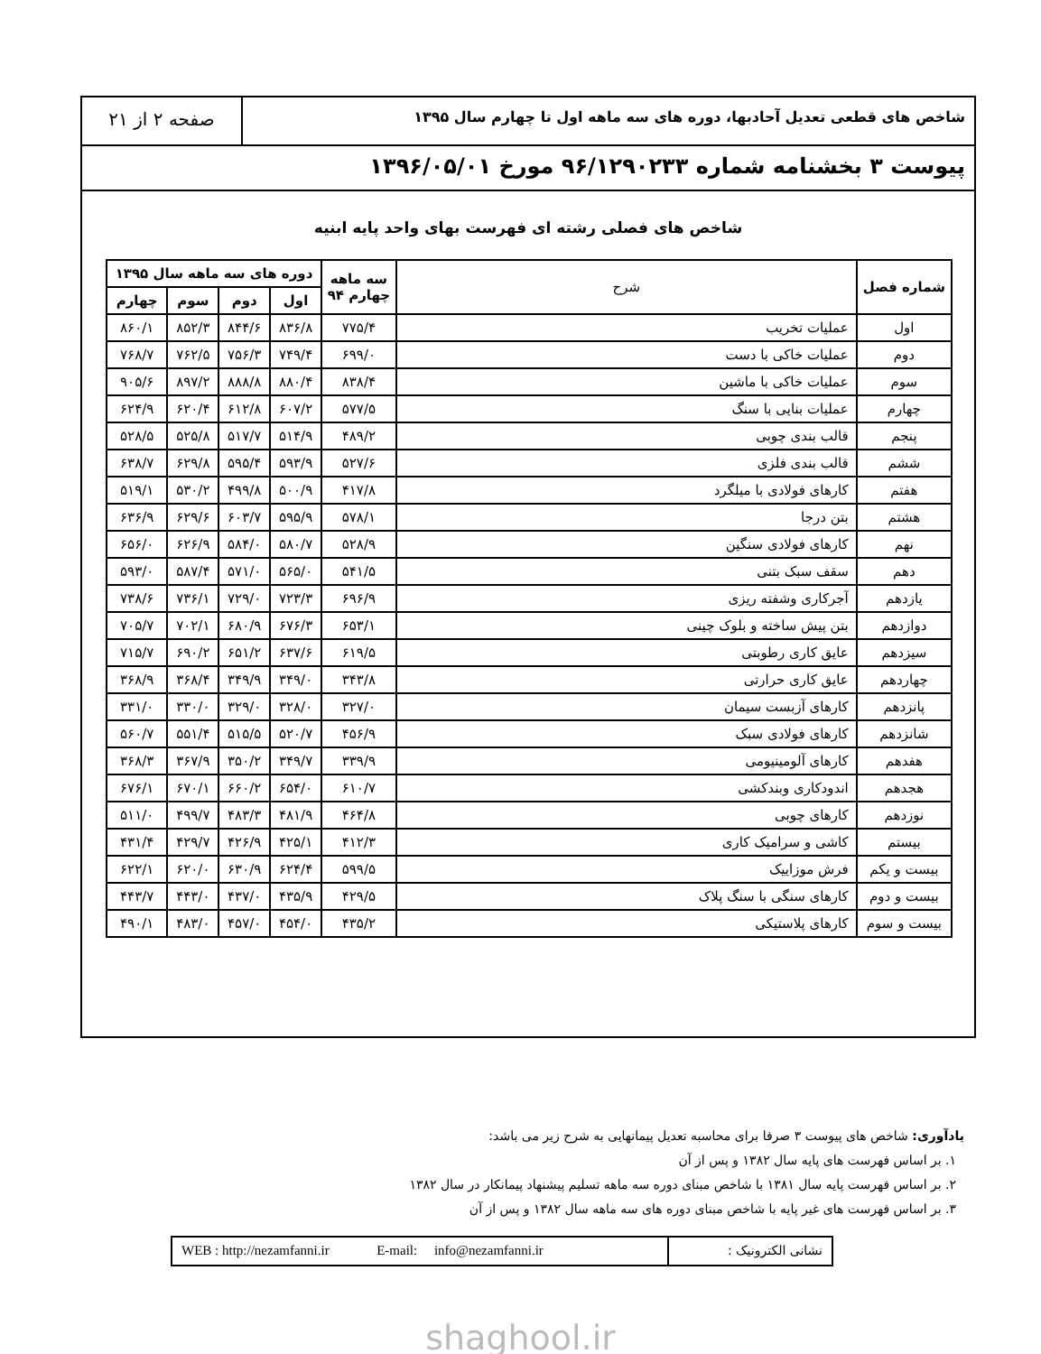شاخص های قطعی تعدیل آحادبها، دوره های سه ماهه اول تا چهارم سال ۱۳۹۵
صفحه ۲ از ۲۱
پیوست ۳ بخشنامه شماره ۹۶/۱۲۹۰۲۳۳ مورخ ۱۳۹۶/۰۵/۰۱
شاخص های فصلی رشته ای فهرست بهای واحد پایه ابنیه
| شماره فصل | شرح | سه ماهه چهارم ۹۴ | دوره های سه ماهه سال ۱۳۹۵ | | | |
| --- | --- | --- | --- | --- | --- | --- |
| | | | اول | دوم | سوم | چهارم |
| اول | عملیات تخریب | ۷۷۵/۴ | ۸۳۶/۸ | ۸۴۴/۶ | ۸۵۲/۳ | ۸۶۰/۱ |
| دوم | عملیات خاکی با دست | ۶۹۹/۰ | ۷۴۹/۴ | ۷۵۶/۳ | ۷۶۲/۵ | ۷۶۸/۷ |
| سوم | عملیات خاکی با ماشین | ۸۳۸/۴ | ۸۸۰/۴ | ۸۸۸/۸ | ۸۹۷/۲ | ۹۰۵/۶ |
| چهارم | عملیات بنایی با سنگ | ۵۷۷/۵ | ۶۰۷/۲ | ۶۱۲/۸ | ۶۲۰/۴ | ۶۲۴/۹ |
| پنجم | قالب بندی چوبی | ۴۸۹/۲ | ۵۱۴/۹ | ۵۱۷/۷ | ۵۲۵/۸ | ۵۲۸/۵ |
| ششم | قالب بندی فلزی | ۵۲۷/۶ | ۵۹۳/۹ | ۵۹۵/۴ | ۶۲۹/۸ | ۶۳۸/۷ |
| هفتم | کارهای فولادی با میلگرد | ۴۱۷/۸ | ۵۰۰/۹ | ۴۹۹/۸ | ۵۳۰/۲ | ۵۱۹/۱ |
| هشتم | بتن درجا | ۵۷۸/۱ | ۵۹۵/۹ | ۶۰۳/۷ | ۶۲۹/۶ | ۶۳۶/۹ |
| نهم | کارهای فولادی سنگین | ۵۲۸/۹ | ۵۸۰/۷ | ۵۸۴/۰ | ۶۲۶/۹ | ۶۵۶/۰ |
| دهم | سقف سبک بتنی | ۵۴۱/۵ | ۵۶۵/۰ | ۵۷۱/۰ | ۵۸۷/۴ | ۵۹۳/۰ |
| یازدهم | آجرکاری وشفته ریزی | ۶۹۶/۹ | ۷۲۳/۳ | ۷۲۹/۰ | ۷۳۶/۱ | ۷۳۸/۶ |
| دوازدهم | بتن پیش ساخته و بلوک چینی | ۶۵۳/۱ | ۶۷۶/۳ | ۶۸۰/۹ | ۷۰۲/۱ | ۷۰۵/۷ |
| سیزدهم | عایق کاری رطوبتی | ۶۱۹/۵ | ۶۳۷/۶ | ۶۵۱/۲ | ۶۹۰/۲ | ۷۱۵/۷ |
| چهاردهم | عایق کاری حرارتی | ۳۴۳/۸ | ۳۴۹/۰ | ۳۴۹/۹ | ۳۶۸/۴ | ۳۶۸/۹ |
| پانزدهم | کارهای آزبست سیمان | ۳۲۷/۰ | ۳۲۸/۰ | ۳۲۹/۰ | ۳۳۰/۰ | ۳۳۱/۰ |
| شانزدهم | کارهای فولادی سبک | ۴۵۶/۹ | ۵۲۰/۷ | ۵۱۵/۵ | ۵۵۱/۴ | ۵۶۰/۷ |
| هفدهم | کارهای آلومینیومی | ۳۳۹/۹ | ۳۴۹/۷ | ۳۵۰/۲ | ۳۶۷/۹ | ۳۶۸/۳ |
| هجدهم | اندودکاری وبندکشی | ۶۱۰/۷ | ۶۵۴/۰ | ۶۶۰/۲ | ۶۷۰/۱ | ۶۷۶/۱ |
| نوزدهم | کارهای چوبی | ۴۶۴/۸ | ۴۸۱/۹ | ۴۸۳/۳ | ۴۹۹/۷ | ۵۱۱/۰ |
| بیستم | کاشی و سرامیک کاری | ۴۱۲/۳ | ۴۲۵/۱ | ۴۲۶/۹ | ۴۲۹/۷ | ۴۳۱/۴ |
| بیست و یکم | فرش موزاییک | ۵۹۹/۵ | ۶۲۴/۴ | ۶۳۰/۹ | ۶۲۰/۰ | ۶۲۲/۱ |
| بیست و دوم | کارهای سنگی با سنگ پلاک | ۴۲۹/۵ | ۴۳۵/۹ | ۴۳۷/۰ | ۴۴۳/۰ | ۴۴۳/۷ |
| بیست و سوم | کارهای پلاستیکی | ۴۳۵/۲ | ۴۵۴/۰ | ۴۵۷/۰ | ۴۸۳/۰ | ۴۹۰/۱ |
یادآوری: شاخص های پیوست ۳ صرفا برای محاسبه تعدیل پیمانهایی به شرح زیر می باشد:
۱. بر اساس فهرست های پایه سال ۱۳۸۲ و پس از آن
۲. بر اساس فهرست پایه سال ۱۳۸۱ با شاخص مبنای دوره سه ماهه تسلیم پیشنهاد پیمانکار در سال ۱۳۸۲
۳. بر اساس فهرست های غیر پایه با شاخص مبنای دوره های سه ماهه سال ۱۳۸۲ و پس از آن
نشانی الکترونیک : WEB : http://nezamfanni.ir E-mail: info@nezamfanni.ir
shaghool.ir